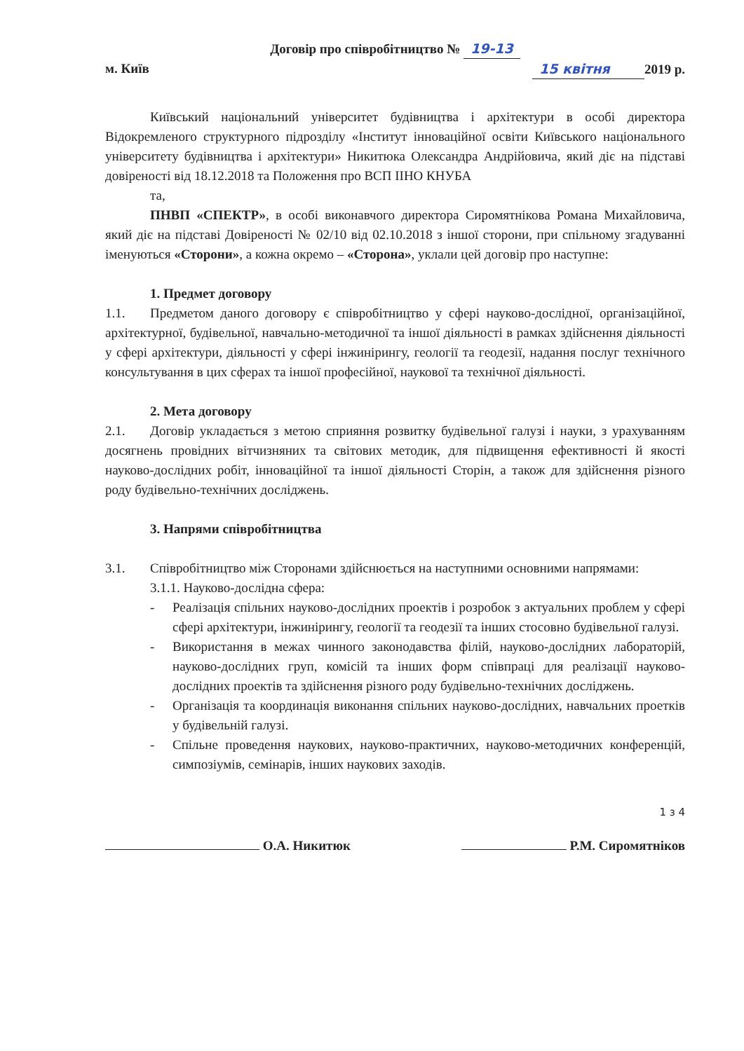Договір про співробітництво № 19-13
м. Київ 15 квітня 2019 р.
Київський національний університет будівництва і архітектури в особі директора Відокремленого структурного підрозділу «Інститут інноваційної освіти Київського національного університету будівництва і архітектури» Никитюка Олександра Андрійовича, який діє на підставі довіреності від 18.12.2018 та Положення про ВСП ІІНО КНУБА
та,
ПНВП «СПЕКТР», в особі виконавчого директора Сиромятнікова Романа Михайловича, який діє на підставі Довіреності № 02/10 від 02.10.2018 з іншої сторони, при спільному згадуванні іменуються «Сторони», а кожна окремо – «Сторона», уклали цей договір про наступне:
1. Предмет договору
1.1. Предметом даного договору є співробітництво у сфері науково-дослідної, організаційної, архітектурної, будівельної, навчально-методичної та іншої діяльності в рамках здійснення діяльності у сфері архітектури, діяльності у сфері інжинірингу, геології та геодезії, надання послуг технічного консультування в цих сферах та іншої професійної, наукової та технічної діяльності.
2. Мета договору
2.1. Договір укладається з метою сприяння розвитку будівельної галузі і науки, з урахуванням досягнень провідних вітчизняних та світових методик, для підвищення ефективності й якості науково-дослідних робіт, інноваційної та іншої діяльності Сторін, а також для здійснення різного роду будівельно-технічних досліджень.
3. Напрями співробітництва
3.1. Співробітництво між Сторонами здійснюється на наступними основними напрямами:
3.1.1. Науково-дослідна сфера:
- Реалізація спільних науково-дослідних проектів і розробок з актуальних проблем у сфері сфері архітектури, інжинірингу, геології та геодезії та інших стосовно будівельної галузі.
- Використання в межах чинного законодавства філій, науково-дослідних лабораторій, науково-дослідних груп, комісій та інших форм співпраці для реалізації науково-дослідних проектів та здійснення різного роду будівельно-технічних досліджень.
- Організація та координація виконання спільних науково-дослідних, навчальних проетків у будівельній галузі.
- Спільне проведення наукових, науково-практичних, науково-методичних конференцій, симпозіумів, семінарів, інших наукових заходів.
1 з 4
О.А. Никитюк Р.М. Сиромятніков